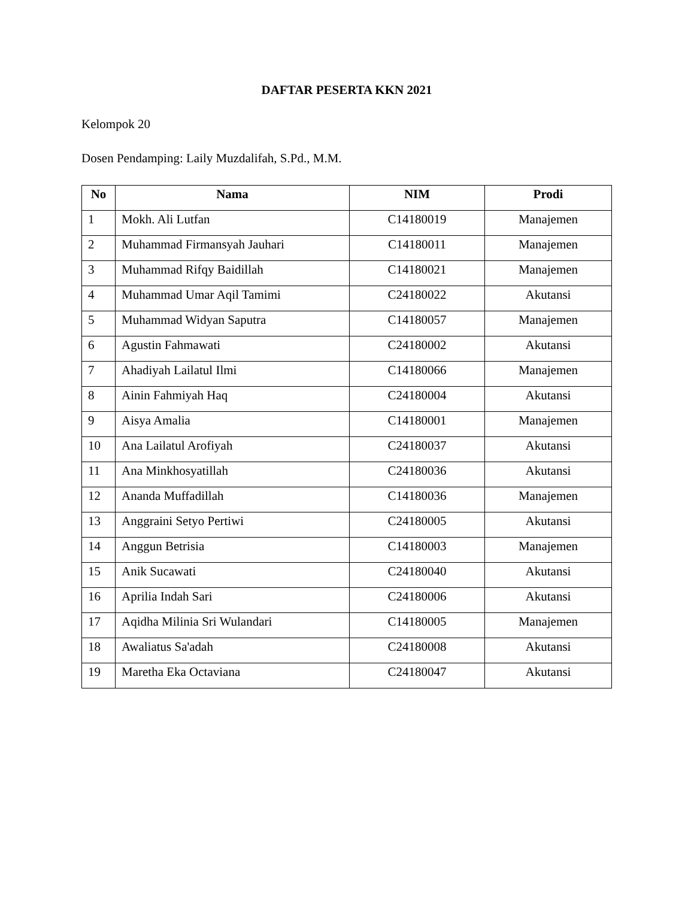DAFTAR PESERTA KKN 2021
Kelompok 20
Dosen Pendamping: Laily Muzdalifah, S.Pd., M.M.
| No | Nama | NIM | Prodi |
| --- | --- | --- | --- |
| 1 | Mokh. Ali Lutfan | C14180019 | Manajemen |
| 2 | Muhammad Firmansyah Jauhari | C14180011 | Manajemen |
| 3 | Muhammad Rifqy Baidillah | C14180021 | Manajemen |
| 4 | Muhammad Umar Aqil Tamimi | C24180022 | Akutansi |
| 5 | Muhammad Widyan Saputra | C14180057 | Manajemen |
| 6 | Agustin Fahmawati | C24180002 | Akutansi |
| 7 | Ahadiyah Lailatul Ilmi | C14180066 | Manajemen |
| 8 | Ainin Fahmiyah Haq | C24180004 | Akutansi |
| 9 | Aisya Amalia | C14180001 | Manajemen |
| 10 | Ana Lailatul Arofiyah | C24180037 | Akutansi |
| 11 | Ana Minkhosyatillah | C24180036 | Akutansi |
| 12 | Ananda Muffadillah | C14180036 | Manajemen |
| 13 | Anggraini Setyo Pertiwi | C24180005 | Akutansi |
| 14 | Anggun Betrisia | C14180003 | Manajemen |
| 15 | Anik Sucawati | C24180040 | Akutansi |
| 16 | Aprilia Indah Sari | C24180006 | Akutansi |
| 17 | Aqidha Milinia Sri Wulandari | C14180005 | Manajemen |
| 18 | Awaliatus Sa'adah | C24180008 | Akutansi |
| 19 | Maretha Eka Octaviana | C24180047 | Akutansi |